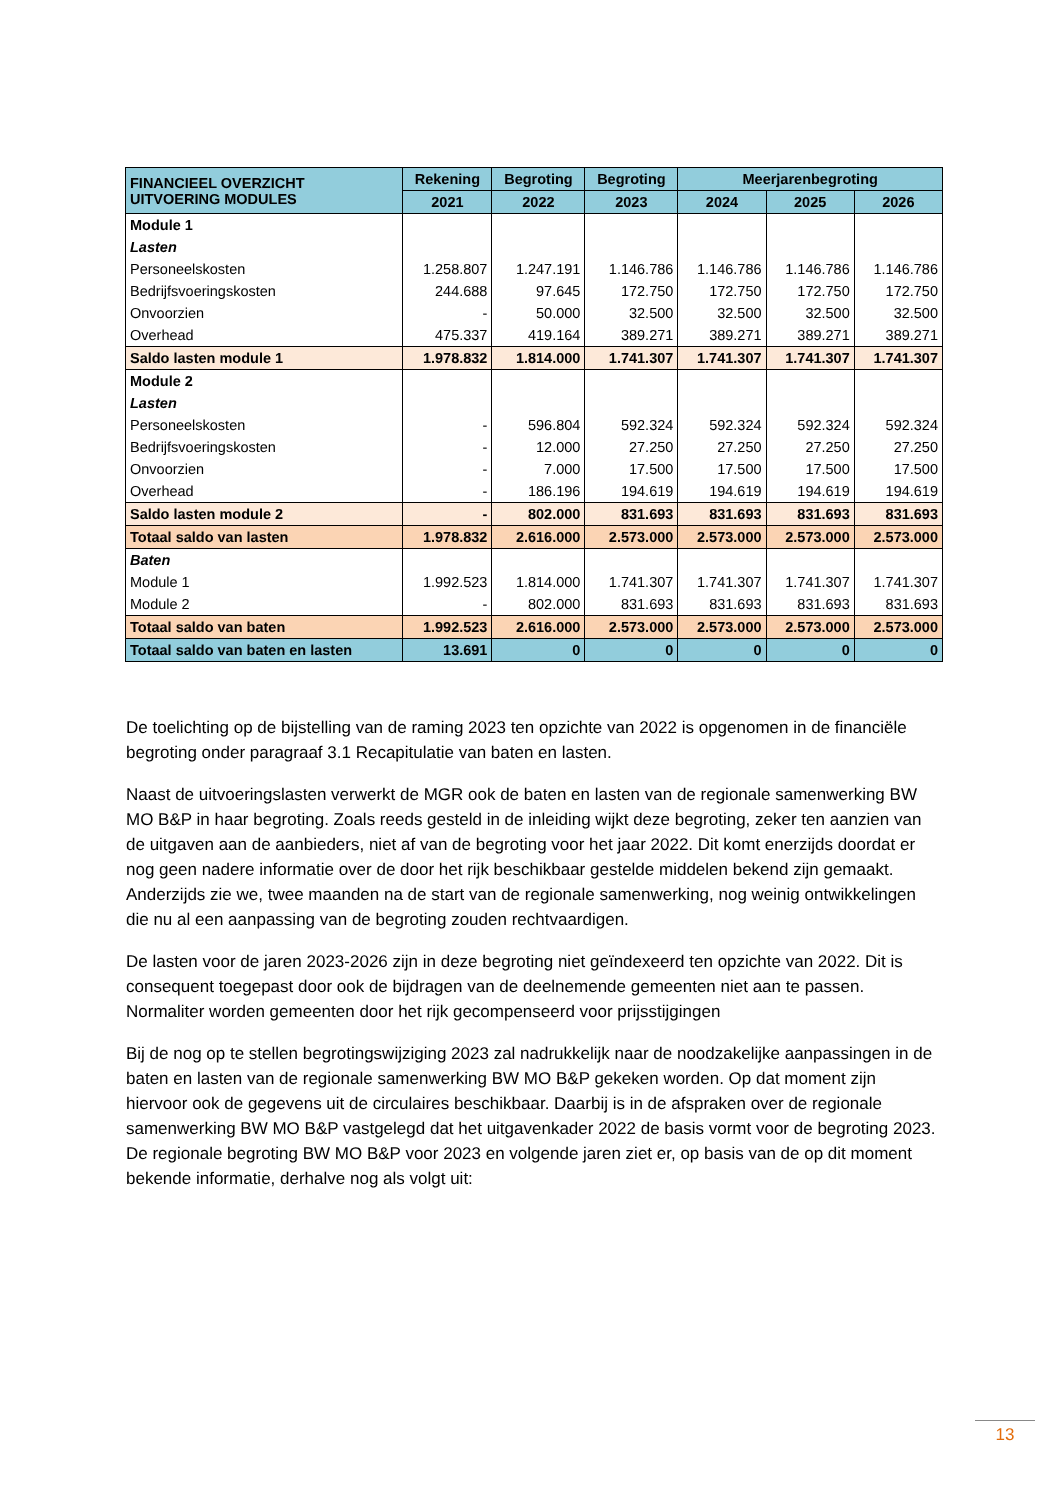| FINANCIEEL OVERZICHT UITVOERING MODULES | Rekening | Begroting | Begroting | Meerjarenbegroting | | |
| --- | --- | --- | --- | --- | --- | --- |
| | 2021 | 2022 | 2023 | 2024 | 2025 | 2026 |
| Module 1 | | | | | | |
| Lasten | | | | | | |
| Personeelskosten | 1.258.807 | 1.247.191 | 1.146.786 | 1.146.786 | 1.146.786 | 1.146.786 |
| Bedrijfsvoeringskosten | 244.688 | 97.645 | 172.750 | 172.750 | 172.750 | 172.750 |
| Onvoorzien | - | 50.000 | 32.500 | 32.500 | 32.500 | 32.500 |
| Overhead | 475.337 | 419.164 | 389.271 | 389.271 | 389.271 | 389.271 |
| Saldo lasten module 1 | 1.978.832 | 1.814.000 | 1.741.307 | 1.741.307 | 1.741.307 | 1.741.307 |
| Module 2 | | | | | | |
| Lasten | | | | | | |
| Personeelskosten | - | 596.804 | 592.324 | 592.324 | 592.324 | 592.324 |
| Bedrijfsvoeringskosten | - | 12.000 | 27.250 | 27.250 | 27.250 | 27.250 |
| Onvoorzien | - | 7.000 | 17.500 | 17.500 | 17.500 | 17.500 |
| Overhead | - | 186.196 | 194.619 | 194.619 | 194.619 | 194.619 |
| Saldo lasten module 2 | - | 802.000 | 831.693 | 831.693 | 831.693 | 831.693 |
| Totaal saldo van lasten | 1.978.832 | 2.616.000 | 2.573.000 | 2.573.000 | 2.573.000 | 2.573.000 |
| Baten | | | | | | |
| Module 1 | 1.992.523 | 1.814.000 | 1.741.307 | 1.741.307 | 1.741.307 | 1.741.307 |
| Module 2 | - | 802.000 | 831.693 | 831.693 | 831.693 | 831.693 |
| Totaal saldo van baten | 1.992.523 | 2.616.000 | 2.573.000 | 2.573.000 | 2.573.000 | 2.573.000 |
| Totaal saldo van baten en lasten | 13.691 | 0 | 0 | 0 | 0 | 0 |
De toelichting op de bijstelling van de raming 2023 ten opzichte van 2022 is opgenomen in de financiële begroting onder paragraaf 3.1 Recapitulatie van baten en lasten.
Naast de uitvoeringslasten verwerkt de MGR ook de baten en lasten van de regionale samenwerking BW MO B&P in haar begroting. Zoals reeds gesteld in de inleiding wijkt deze begroting, zeker ten aanzien van de uitgaven aan de aanbieders, niet af van de begroting voor het jaar 2022. Dit komt enerzijds doordat er nog geen nadere informatie over de door het rijk beschikbaar gestelde middelen bekend zijn gemaakt. Anderzijds zie we, twee maanden na de start van de regionale samenwerking, nog weinig ontwikkelingen die nu al een aanpassing van de begroting zouden rechtvaardigen.
De lasten voor de jaren 2023-2026 zijn in deze begroting niet geïndexeerd ten opzichte van 2022. Dit is consequent toegepast door ook de bijdragen van de deelnemende gemeenten niet aan te passen. Normaliter worden gemeenten door het rijk gecompenseerd voor prijsstijgingen
Bij de nog op te stellen begrotingswijziging 2023 zal nadrukkelijk naar de noodzakelijke aanpassingen in de baten en lasten van de regionale samenwerking BW MO B&P gekeken worden. Op dat moment zijn hiervoor ook de gegevens uit de circulaires beschikbaar. Daarbij is in de afspraken over de regionale samenwerking BW MO B&P vastgelegd dat het uitgavenkader 2022 de basis vormt voor de begroting 2023. De regionale begroting BW MO B&P voor 2023 en volgende jaren ziet er, op basis van de op dit moment bekende informatie, derhalve nog als volgt uit:
13